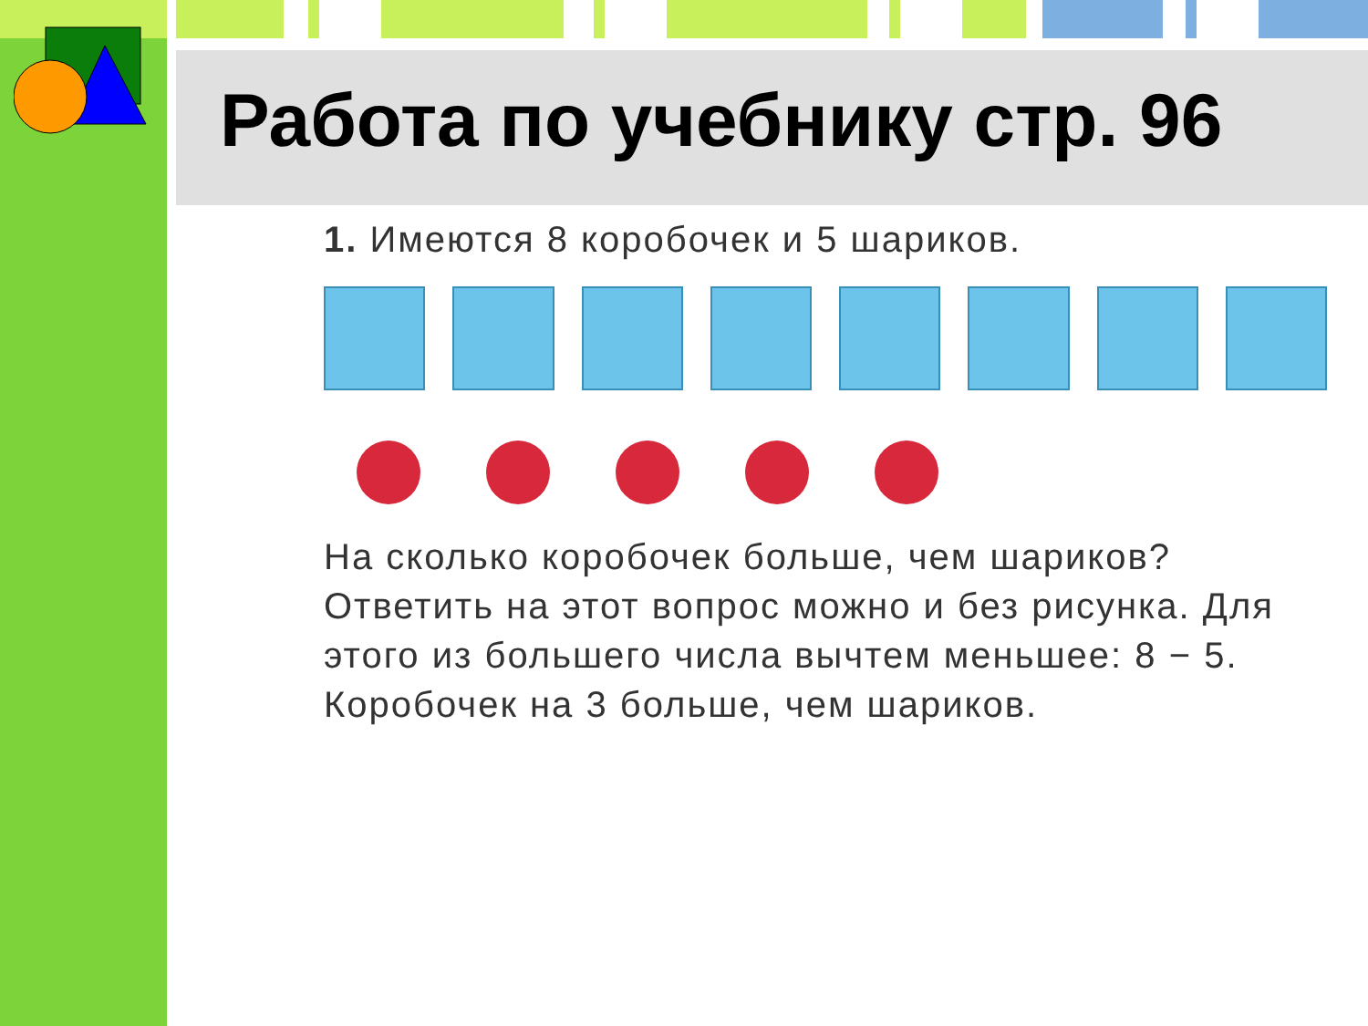Работа по учебнику стр. 96
1. Имеются 8 коробочек и 5 шариков.
На сколько коробочек больше, чем шариков? Ответить на этот вопрос можно и без рисунка. Для этого из большего числа вычтем меньшее: 8 − 5. Коробочек на 3 больше, чем шариков.